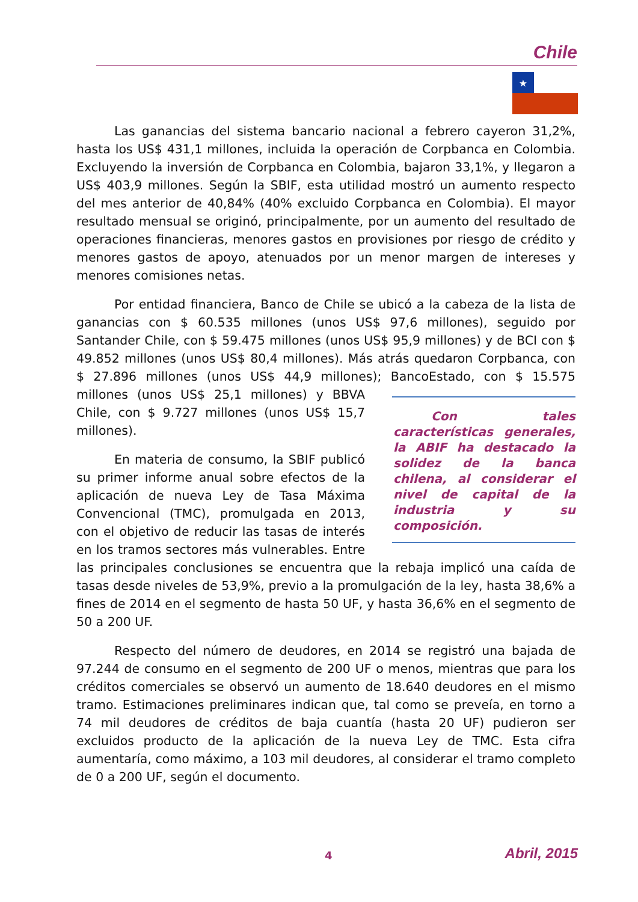Chile
★
Las ganancias del sistema bancario nacional a febrero cayeron 31,2%, hasta los US$ 431,1 millones, incluida la operación de Corpbanca en Colombia. Excluyendo la inversión de Corpbanca en Colombia, bajaron 33,1%, y llegaron a US$ 403,9 millones. Según la SBIF, esta utilidad mostró un aumento respecto del mes anterior de 40,84% (40% excluido Corpbanca en Colombia). El mayor resultado mensual se originó, principalmente, por un aumento del resultado de operaciones financieras, menores gastos en provisiones por riesgo de crédito y menores gastos de apoyo, atenuados por un menor margen de intereses y menores comisiones netas.
Por entidad financiera, Banco de Chile se ubicó a la cabeza de la lista de ganancias con $ 60.535 millones (unos US$ 97,6 millones), seguido por Santander Chile, con $ 59.475 millones (unos US$ 95,9 millones) y de BCI con $ 49.852 millones (unos US$ 80,4 millones). Más atrás quedaron Corpbanca, con $ 27.896 millones (unos US$ 44,9 millones); BancoEstado,
Con tales características generales, la ABIF ha destacado la solidez de la banca chilena, al considerar el nivel de capital de la industria y su composición.
con $ 15.575 millones (unos US$ 25,1 millones) y BBVA Chile, con $ 9.727 millones (unos US$ 15,7 millones).
En materia de consumo, la SBIF publicó su primer informe anual sobre efectos de la aplicación de nueva Ley de Tasa Máxima Convencional (TMC), promulgada en 2013, con el objetivo de reducir las tasas de interés en los tramos sectores más vulnerables. Entre las principales conclusiones se encuentra que la rebaja implicó una caída de tasas desde niveles de 53,9%, previo a la promulgación de la ley, hasta 38,6% a fines de 2014 en el segmento de hasta 50 UF, y hasta 36,6% en el segmento de 50 a 200 UF.
Respecto del número de deudores, en 2014 se registró una bajada de 97.244 de consumo en el segmento de 200 UF o menos, mientras que para los créditos comerciales se observó un aumento de 18.640 deudores en el mismo tramo. Estimaciones preliminares indican que, tal como se preveía, en torno a 74 mil deudores de créditos de baja cuantía (hasta 20 UF) pudieron ser excluidos producto de la aplicación de la nueva Ley de TMC. Esta cifra aumentaría, como máximo, a 103 mil deudores, al considerar el tramo completo de 0 a 200 UF, según el documento.
4 Abril, 2015